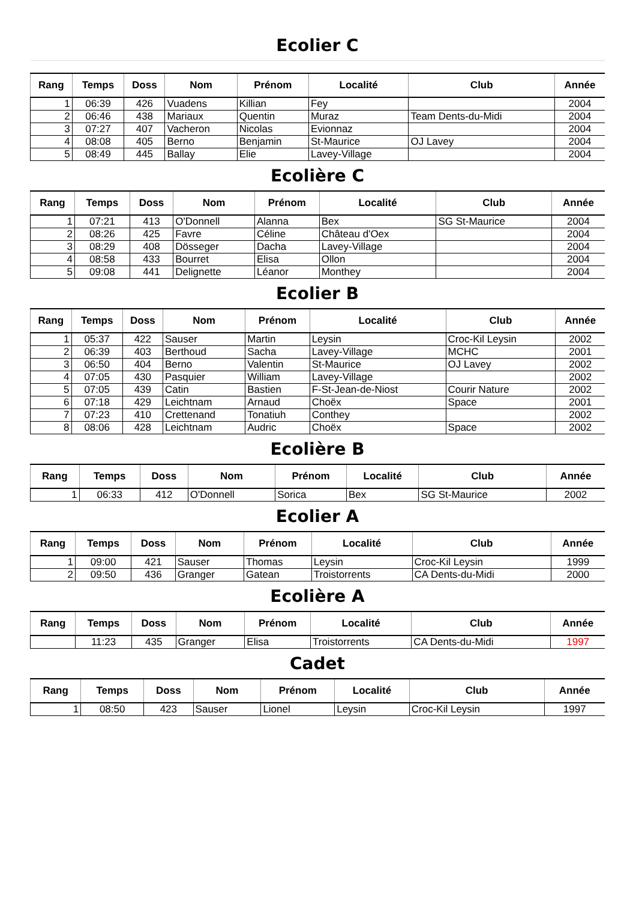Ecolier C
| Rang | Temps | Doss | Nom | Prénom | Localité | Club | Année |
| --- | --- | --- | --- | --- | --- | --- | --- |
| 1 | 06:39 | 426 | Vuadens | Killian | Fey | | 2004 |
| 2 | 06:46 | 438 | Mariaux | Quentin | Muraz | Team Dents-du-Midi | 2004 |
| 3 | 07:27 | 407 | Vacheron | Nicolas | Evionnaz | | 2004 |
| 4 | 08:08 | 405 | Berno | Benjamin | St-Maurice | OJ Lavey | 2004 |
| 5 | 08:49 | 445 | Ballay | Elie | Lavey-Village | | 2004 |
Ecolière C
| Rang | Temps | Doss | Nom | Prénom | Localité | Club | Année |
| --- | --- | --- | --- | --- | --- | --- | --- |
| 1 | 07:21 | 413 | O'Donnell | Alanna | Bex | SG St-Maurice | 2004 |
| 2 | 08:26 | 425 | Favre | Céline | Château d'Oex | | 2004 |
| 3 | 08:29 | 408 | Dösseger | Dacha | Lavey-Village | | 2004 |
| 4 | 08:58 | 433 | Bourret | Elisa | Ollon | | 2004 |
| 5 | 09:08 | 441 | Delignette | Léanor | Monthey | | 2004 |
Ecolier B
| Rang | Temps | Doss | Nom | Prénom | Localité | Club | Année |
| --- | --- | --- | --- | --- | --- | --- | --- |
| 1 | 05:37 | 422 | Sauser | Martin | Leysin | Croc-Kil Leysin | 2002 |
| 2 | 06:39 | 403 | Berthoud | Sacha | Lavey-Village | MCHC | 2001 |
| 3 | 06:50 | 404 | Berno | Valentin | St-Maurice | OJ Lavey | 2002 |
| 4 | 07:05 | 430 | Pasquier | William | Lavey-Village | | 2002 |
| 5 | 07:05 | 439 | Catin | Bastien | F-St-Jean-de-Niost | Courir Nature | 2002 |
| 6 | 07:18 | 429 | Leichtnam | Arnaud | Choëx | Space | 2001 |
| 7 | 07:23 | 410 | Crettenand | Tonatiuh | Conthey | | 2002 |
| 8 | 08:06 | 428 | Leichtnam | Audric | Choëx | Space | 2002 |
Ecolière B
| Rang | Temps | Doss | Nom | Prénom | Localité | Club | Année |
| --- | --- | --- | --- | --- | --- | --- | --- |
| 1 | 06:33 | 412 | O'Donnell | Sorica | Bex | SG St-Maurice | 2002 |
Ecolier A
| Rang | Temps | Doss | Nom | Prénom | Localité | Club | Année |
| --- | --- | --- | --- | --- | --- | --- | --- |
| 1 | 09:00 | 421 | Sauser | Thomas | Leysin | Croc-Kil Leysin | 1999 |
| 2 | 09:50 | 436 | Granger | Gatean | Troistorrents | CA Dents-du-Midi | 2000 |
Ecolière A
| Rang | Temps | Doss | Nom | Prénom | Localité | Club | Année |
| --- | --- | --- | --- | --- | --- | --- | --- |
| | 11:23 | 435 | Granger | Elisa | Troistorrents | CA Dents-du-Midi | 1997 |
Cadet
| Rang | Temps | Doss | Nom | Prénom | Localité | Club | Année |
| --- | --- | --- | --- | --- | --- | --- | --- |
| 1 | 08:50 | 423 | Sauser | Lionel | Leysin | Croc-Kil Leysin | 1997 |